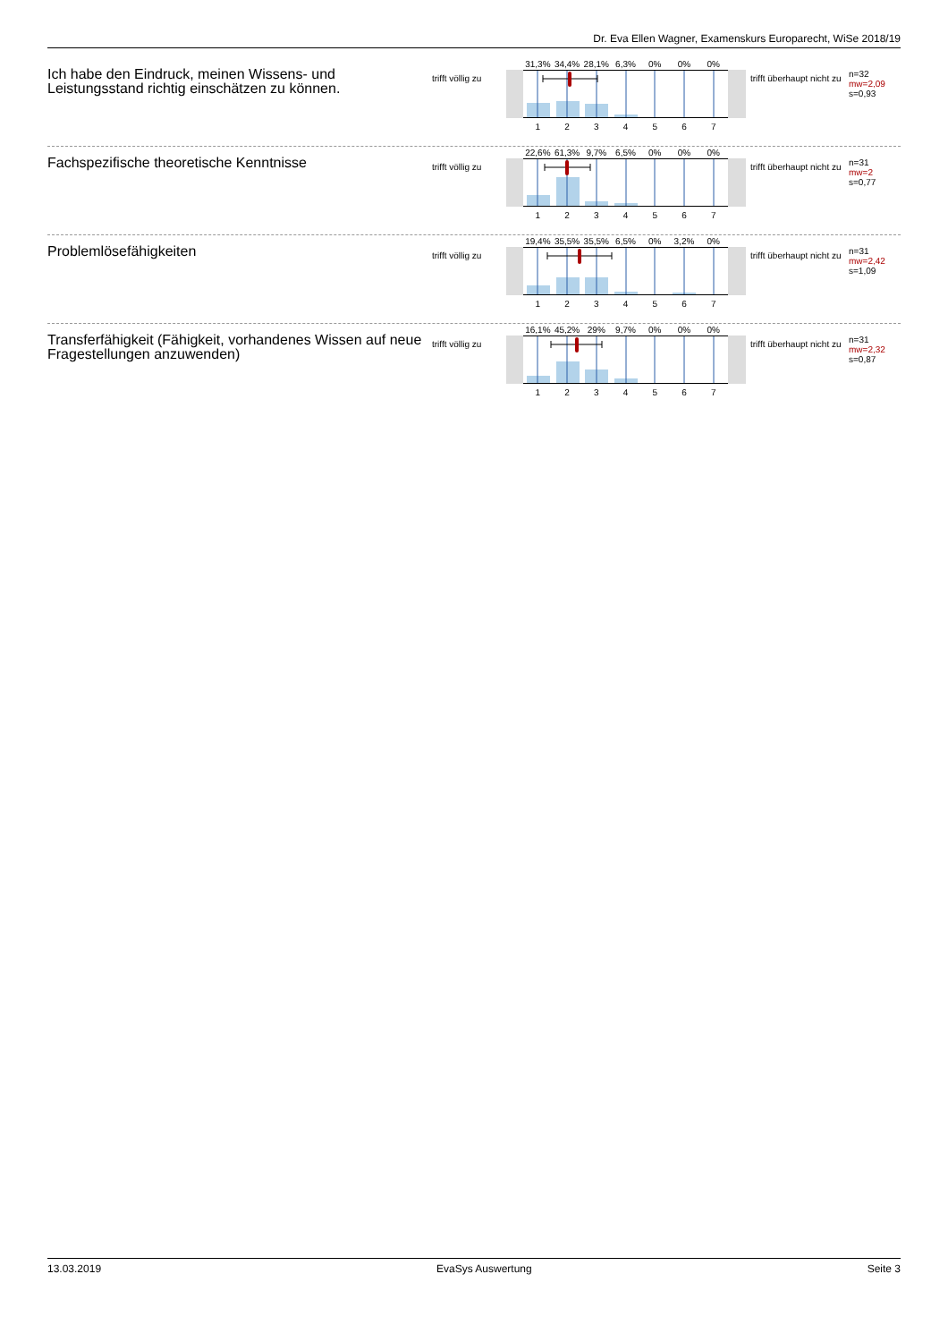Dr. Eva Ellen Wagner, Examenskurs Europarecht, WiSe 2018/19
Ich habe den Eindruck, meinen Wissens- und Leistungsstand richtig einschätzen zu können.
trifft völlig zu
31,3% 34,4% 28,1% 6,3% 0% 0% 0%
1 2 3 4 5 6 7
trifft überhaupt nicht zu
n=32
mw=2,09
s=0,93
Fachspezifische theoretische Kenntnisse
trifft völlig zu
22,6% 61,3% 9,7% 6,5% 0% 0% 0%
1 2 3 4 5 6 7
trifft überhaupt nicht zu
n=31
mw=2
s=0,77
Problemlösefähigkeiten
trifft völlig zu
19,4% 35,5% 35,5% 6,5% 0% 3,2% 0%
1 2 3 4 5 6 7
trifft überhaupt nicht zu
n=31
mw=2,42
s=1,09
Transferfähigkeit (Fähigkeit, vorhandenes Wissen auf neue Fragestellungen anzuwenden)
trifft völlig zu
16,1% 45,2% 29% 9,7% 0% 0% 0%
1 2 3 4 5 6 7
trifft überhaupt nicht zu
n=31
mw=2,32
s=0,87
13.03.2019 EvaSys Auswertung Seite 3